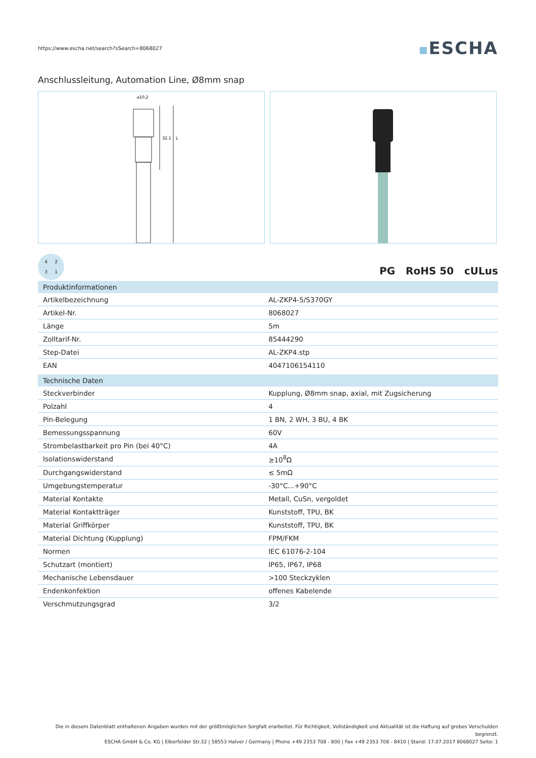https://www.escha.net/search?sSearch=8068027
ESCHA
Anschlussleitung, Automation Line, Ø8mm snap
⌀10,2
32,1
L
4
2
3
1
PG RoHS 50 cULus
| Produktinformationen | |
| --- | --- |
| Artikelbezeichnung | AL-ZKP4-5/S370GY |
| Artikel-Nr. | 8068027 |
| Länge | 5m |
| Zolltarif-Nr. | 85444290 |
| Step-Datei | AL-ZKP4.stp |
| EAN | 4047106154110 |
| Technische Daten | |
| Steckverbinder | Kupplung, Ø8mm snap, axial, mit Zugsicherung |
| Polzahl | 4 |
| Pin-Belegung | 1 BN, 2 WH, 3 BU, 4 BK |
| Bemessungsspannung | 60V |
| Strombelastbarkeit pro Pin (bei 40°C) | 4A |
| Isolationswiderstand | ≥10<sup>8</sup>Ω |
| Durchgangswiderstand | ≤ 5mΩ |
| Umgebungstemperatur | -30°C...+90°C |
| Material Kontakte | Metall, CuSn, vergoldet |
| Material Kontaktträger | Kunststoff, TPU, BK |
| Material Griffkörper | Kunststoff, TPU, BK |
| Material Dichtung (Kupplung) | FPM/FKM |
| Normen | IEC 61076-2-104 |
| Schutzart (montiert) | IP65, IP67, IP68 |
| Mechanische Lebensdauer | >100 Steckzyklen |
| Endenkonfektion | offenes Kabelende |
| Verschmutzungsgrad | 3/2 |
Die in diesem Datenblatt enthaltenen Angaben wurden mit der größtmöglichen Sorgfalt erarbeitet. Für Richtigkeit, Vollständigkeit und Aktualität ist die Haftung auf grobes Verschulden begrenzt.
ESCHA GmbH & Co. KG | Elberfelder Str.32 | 58553 Halver / Germany | Phone +49 2353 708 - 800 | Fax +49 2353 708 - 8410 | Stand: 17.07.2017 8068027 Seite: 1